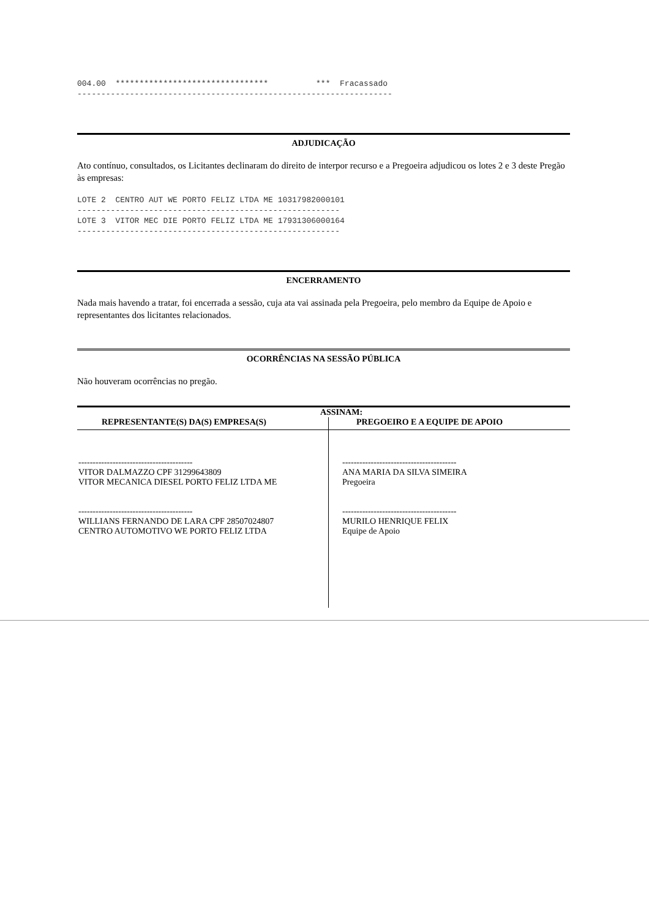004.00 ******************************** *** Fracassado ------------------------------------------------------------------
ADJUDICAÇÃO
Ato contínuo, consultados, os Licitantes declinaram do direito de interpor recurso e a Pregoeira adjudicou os lotes 2 e 3 deste Pregão às empresas:
LOTE 2 CENTRO AUT WE PORTO FELIZ LTDA ME 10317982000101 ------------------------------------------------------- LOTE 3 VITOR MEC DIE PORTO FELIZ LTDA ME 17931306000164 -------------------------------------------------------
ENCERRAMENTO
Nada mais havendo a tratar, foi encerrada a sessão, cuja ata vai assinada pela Pregoeira, pelo membro da Equipe de Apoio e representantes dos licitantes relacionados.
OCORRÊNCIAS NA SESSÃO PÚBLICA
Não houveram ocorrências no pregão.
| ASSINAM: | |
| REPRESENTANTE(S) DA(S) EMPRESA(S) | PREGOEIRO E A EQUIPE DE APOIO |
| ---------------------------------------- VITOR DALMAZZO CPF 31299643809 VITOR MECANICA DIESEL PORTO FELIZ LTDA ME ---------------------------------------- WILLIANS FERNANDO DE LARA CPF 28507024807 CENTRO AUTOMOTIVO WE PORTO FELIZ LTDA | ---------------------------------------- ANA MARIA DA SILVA SIMEIRA Pregoeira ---------------------------------------- MURILO HENRIQUE FELIX Equipe de Apoio |